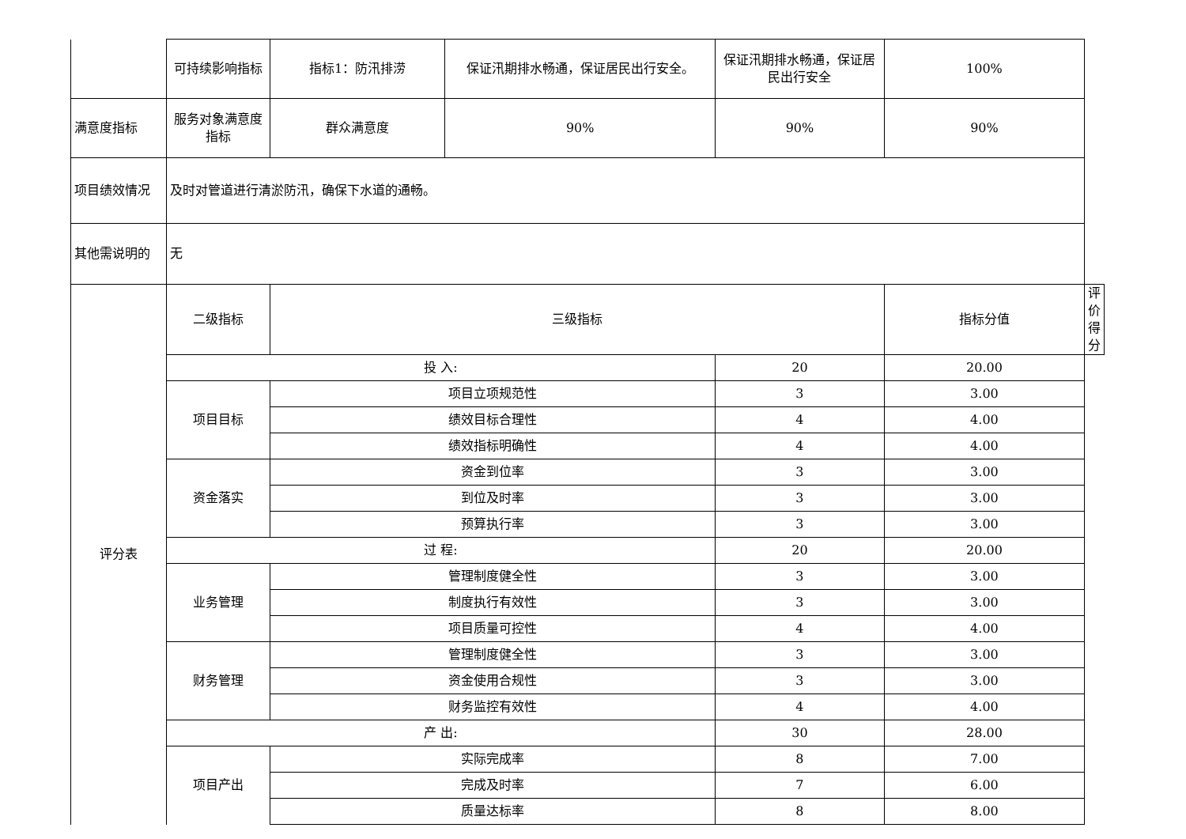| | 可持续影响指标 | 指标1：防汛排涝 | 保证汛期排水畅通，保证居民出行安全。 | 保证汛期排水畅通，保证居民出行安全 | 100% | |
| 满意度指标 | 服务对象满意度指标 | 群众满意度 | 90% | 90% | 90% | |
| 项目绩效情况 | 及时对管道进行清淤防汛，确保下水道的通畅。 | | | | | |
| 其他需说明的 | 无 | | | | | |
| 评分表 | 二级指标 | 三级指标 | | | 指标分值 | 评价得分 |
| | 投 入: | | | 20 | 20.00 | |
| | 项目目标 | 项目立项规范性 | | 3 | 3.00 | |
| | | 绩效目标合理性 | | 4 | 4.00 | |
| | | 绩效指标明确性 | | 4 | 4.00 | |
| | 资金落实 | 资金到位率 | | 3 | 3.00 | |
| | | 到位及时率 | | 3 | 3.00 | |
| | | 预算执行率 | | 3 | 3.00 | |
| | 过 程: | | | 20 | 20.00 | |
| | 业务管理 | 管理制度健全性 | | 3 | 3.00 | |
| | | 制度执行有效性 | | 3 | 3.00 | |
| | | 项目质量可控性 | | 4 | 4.00 | |
| | 财务管理 | 管理制度健全性 | | 3 | 3.00 | |
| | | 资金使用合规性 | | 3 | 3.00 | |
| | | 财务监控有效性 | | 4 | 4.00 | |
| | 产 出: | | | 30 | 28.00 | |
| | 项目产出 | 实际完成率 | | 8 | 7.00 | |
| | | 完成及时率 | | 7 | 6.00 | |
| | | 质量达标率 | | 8 | 8.00 | |